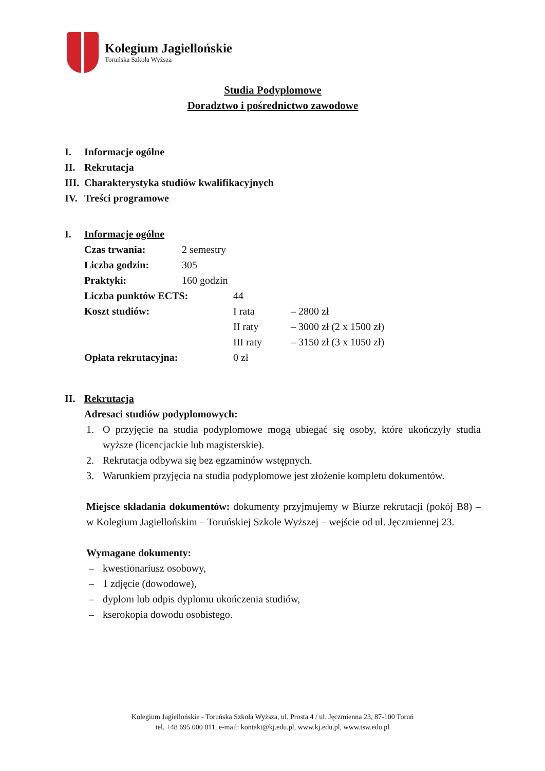Kolegium Jagiellońskie
Toruńska Szkoła Wyższa
Studia Podyplomowe
Doradztwo i pośrednictwo zawodowe
I. Informacje ogólne
II. Rekrutacja
III. Charakterystyka studiów kwalifikacyjnych
IV. Treści programowe
I. Informacje ogólne
Czas trwania: 2 semestry
Liczba godzin: 305
Praktyki: 160 godzin
Liczba punktów ECTS: 44
Koszt studiów: I rata – 2800 zł
II raty – 3000 zł (2 x 1500 zł)
III raty – 3150 zł (3 x 1050 zł)
Opłata rekrutacyjna: 0 zł
II. Rekrutacja
Adresaci studiów podyplomowych:
1. O przyjęcie na studia podyplomowe mogą ubiegać się osoby, które ukończyły studia wyższe (licencjackie lub magisterskie).
2. Rekrutacja odbywa się bez egzaminów wstępnych.
3. Warunkiem przyjęcia na studia podyplomowe jest złożenie kompletu dokumentów.
Miejsce składania dokumentów: dokumenty przyjmujemy w Biurze rekrutacji (pokój B8) – w Kolegium Jagiellońskim – Toruńskiej Szkole Wyższej – wejście od ul. Jęczmiennej 23.
Wymagane dokumenty:
– kwestionariusz osobowy,
– 1 zdjęcie (dowodowe),
– dyplom lub odpis dyplomu ukończenia studiów,
– kserokopia dowodu osobistego.
Kolegium Jagiellońskie - Toruńska Szkoła Wyższa, ul. Prosta 4 / ul. Jęczmienna 23, 87-100 Toruń
tel. +48 695 000 011, e-mail: kontakt@kj.edu.pl, www.kj.edu.pl, www.tsw.edu.pl